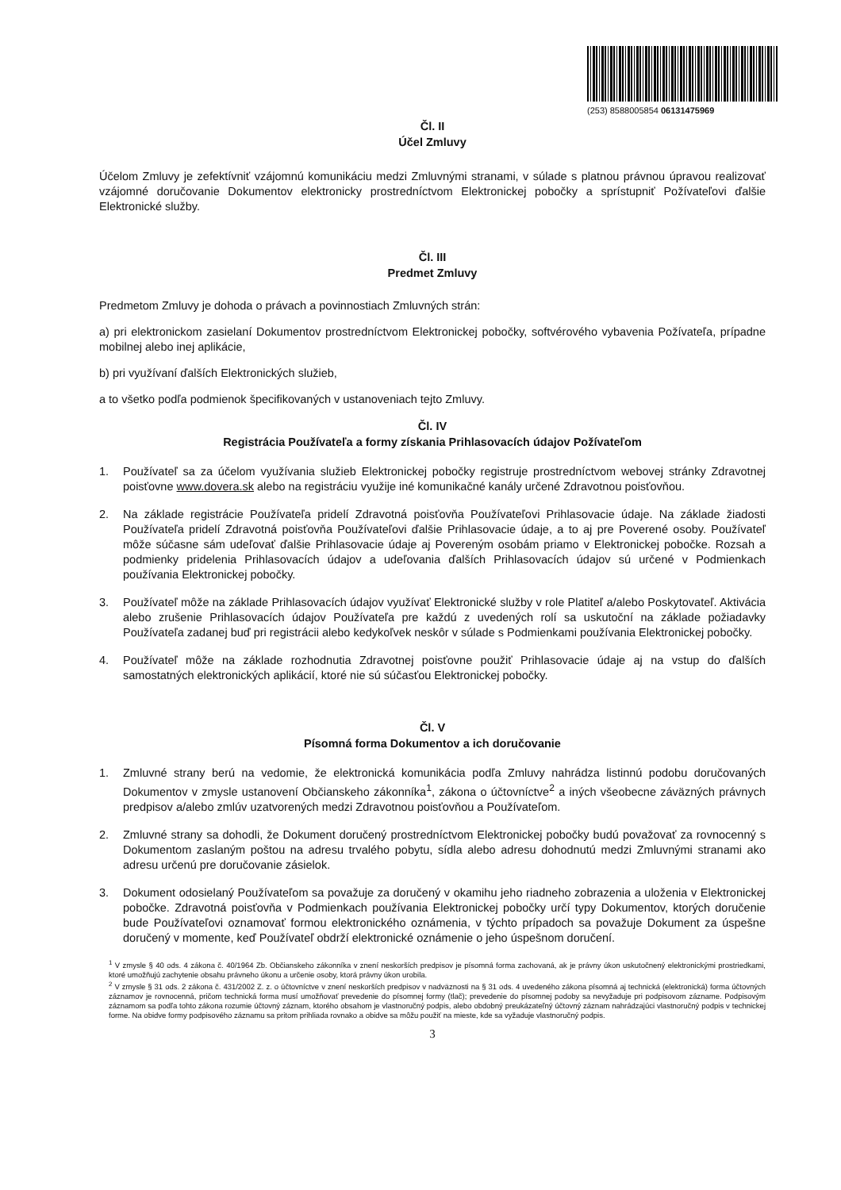(253) 8588005854 06131475969
Čl. II
Účel Zmluvy
Účelom Zmluvy je zefektívniť vzájomnú komunikáciu medzi Zmluvnými stranami, v súlade s platnou právnou úpravou realizovať vzájomné doručovanie Dokumentov elektronicky prostredníctvom Elektronickej pobočky a sprístupniť Požívateľovi ďalšie Elektronické služby.
Čl. III
Predmet Zmluvy
Predmetom Zmluvy je dohoda o právach a povinnostiach Zmluvných strán:
a) pri elektronickom zasielaní Dokumentov prostredníctvom Elektronickej pobočky, softvérového vybavenia Požívateľa, prípadne mobilnej alebo inej aplikácie,
b) pri využívaní ďalších Elektronických služieb,
a to všetko podľa podmienok špecifikovaných v ustanoveniach tejto Zmluvy.
Čl. IV
Registrácia Používateľa a formy získania Prihlasovacích údajov Požívateľom
1. Používateľ sa za účelom využívania služieb Elektronickej pobočky registruje prostredníctvom webovej stránky Zdravotnej poisťovne www.dovera.sk alebo na registráciu využije iné komunikačné kanály určené Zdravotnou poisťovňou.
2. Na základe registrácie Používateľa pridelí Zdravotná poisťovňa Používateľovi Prihlasovacie údaje. Na základe žiadosti Používateľa pridelí Zdravotná poisťovňa Používateľovi ďalšie Prihlasovacie údaje, a to aj pre Poverené osoby. Používateľ môže súčasne sám udeľovať ďalšie Prihlasovacie údaje aj Povereným osobám priamo v Elektronickej pobočke. Rozsah a podmienky pridelenia Prihlasovacích údajov a udeľovania ďalších Prihlasovacích údajov sú určené v Podmienkach používania Elektronickej pobočky.
3. Používateľ môže na základe Prihlasovacích údajov využívať Elektronické služby v role Platiteľ a/alebo Poskytovateľ. Aktivácia alebo zrušenie Prihlasovacích údajov Používateľa pre každú z uvedených rolí sa uskutoční na základe požiadavky Používateľa zadanej buď pri registrácii alebo kedykoľvek neskôr v súlade s Podmienkami používania Elektronickej pobočky.
4. Používateľ môže na základe rozhodnutia Zdravotnej poisťovne použiť Prihlasovacie údaje aj na vstup do ďalších samostatných elektronických aplikácií, ktoré nie sú súčasťou Elektronickej pobočky.
Čl. V
Písomná forma Dokumentov a ich doručovanie
1. Zmluvné strany berú na vedomie, že elektronická komunikácia podľa Zmluvy nahrádza listinnú podobu doručovaných Dokumentov v zmysle ustanovení Občianskeho zákonníka<sup>1</sup>, zákona o účtovníctve<sup>2</sup> a iných všeobecne záväzných právnych predpisov a/alebo zmlúv uzatvorených medzi Zdravotnou poisťovňou a Používateľom.
2. Zmluvné strany sa dohodli, že Dokument doručený prostredníctvom Elektronickej pobočky budú považovať za rovnocenný s Dokumentom zaslaným poštou na adresu trvalého pobytu, sídla alebo adresu dohodnutú medzi Zmluvnými stranami ako adresu určenú pre doručovanie zásielok.
3. Dokument odosielaný Používateľom sa považuje za doručený v okamihu jeho riadneho zobrazenia a uloženia v Elektronickej pobočke. Zdravotná poisťovňa v Podmienkach používania Elektronickej pobočky určí typy Dokumentov, ktorých doručenie bude Používateľovi oznamovať formou elektronického oznámenia, v týchto prípadoch sa považuje Dokument za úspešne doručený v momente, keď Používateľ obdrží elektronické oznámenie o jeho úspešnom doručení.
<sup>1</sup> V zmysle § 40 ods. 4 zákona č. 40/1964 Zb. Občianskeho zákonníka v znení neskorších predpisov je písomná forma zachovaná, ak je právny úkon uskutočnený elektronickými prostriedkami, ktoré umožňujú zachytenie obsahu právneho úkonu a určenie osoby, ktorá právny úkon urobila.
<sup>2</sup> V zmysle § 31 ods. 2 zákona č. 431/2002 Z. z. o účtovníctve v znení neskorších predpisov v nadväznosti na § 31 ods. 4 uvedeného zákona písomná aj technická (elektronická) forma účtovných záznamov je rovnocenná, pričom technická forma musí umožňovať prevedenie do písomnej formy (tlač); prevedenie do písomnej podoby sa nevyžaduje pri podpisovom zázname. Podpisovým záznamom sa podľa tohto zákona rozumie účtovný záznam, ktorého obsahom je vlastnoručný podpis, alebo obdobný preukázateľný účtovný záznam nahrádzajúci vlastnoručný podpis v technickej forme. Na obidve formy podpisového záznamu sa pritom prihliada rovnako a obidve sa môžu použiť na mieste, kde sa vyžaduje vlastnoručný podpis.
3